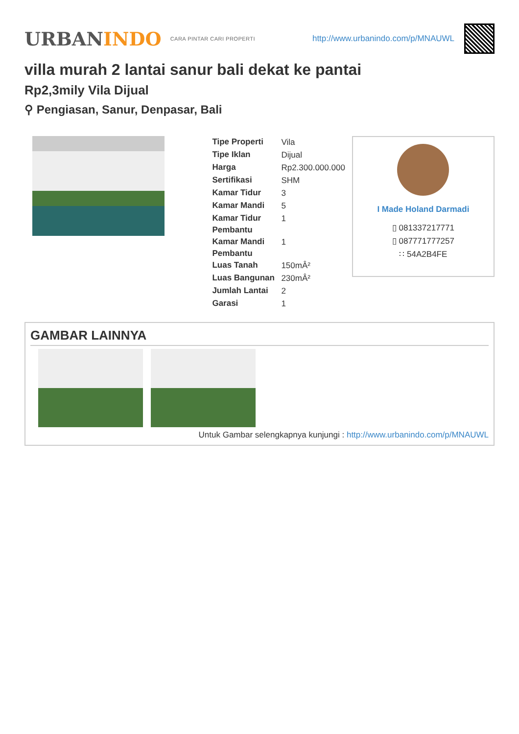URBANINDO
CARA PINTAR CARI PROPERTI
http://www.urbanindo.com/p/MNAUWL
villa murah 2 lantai sanur bali dekat ke pantai
Rp2,3mily Vila Dijual
⚲ Pengiasan, Sanur, Denpasar, Bali
| Tipe Properti | Vila |
| Tipe Iklan | Dijual |
| Harga | Rp2.300.000.000 |
| Sertifikasi | SHM |
| Kamar Tidur | 3 |
| Kamar Mandi | 5 |
| Kamar Tidur Pembantu | 1 |
| Kamar Mandi Pembantu | 1 |
| Luas Tanah | 150mÂ² |
| Luas Bangunan | 230mÂ² |
| Jumlah Lantai | 2 |
| Garasi | 1 |
I Made Holand Darmadi
▯ 081337217771
▯ 087771777257
∷ 54A2B4FE
GAMBAR LAINNYA
Untuk Gambar selengkapnya kunjungi : http://www.urbanindo.com/p/MNAUWL